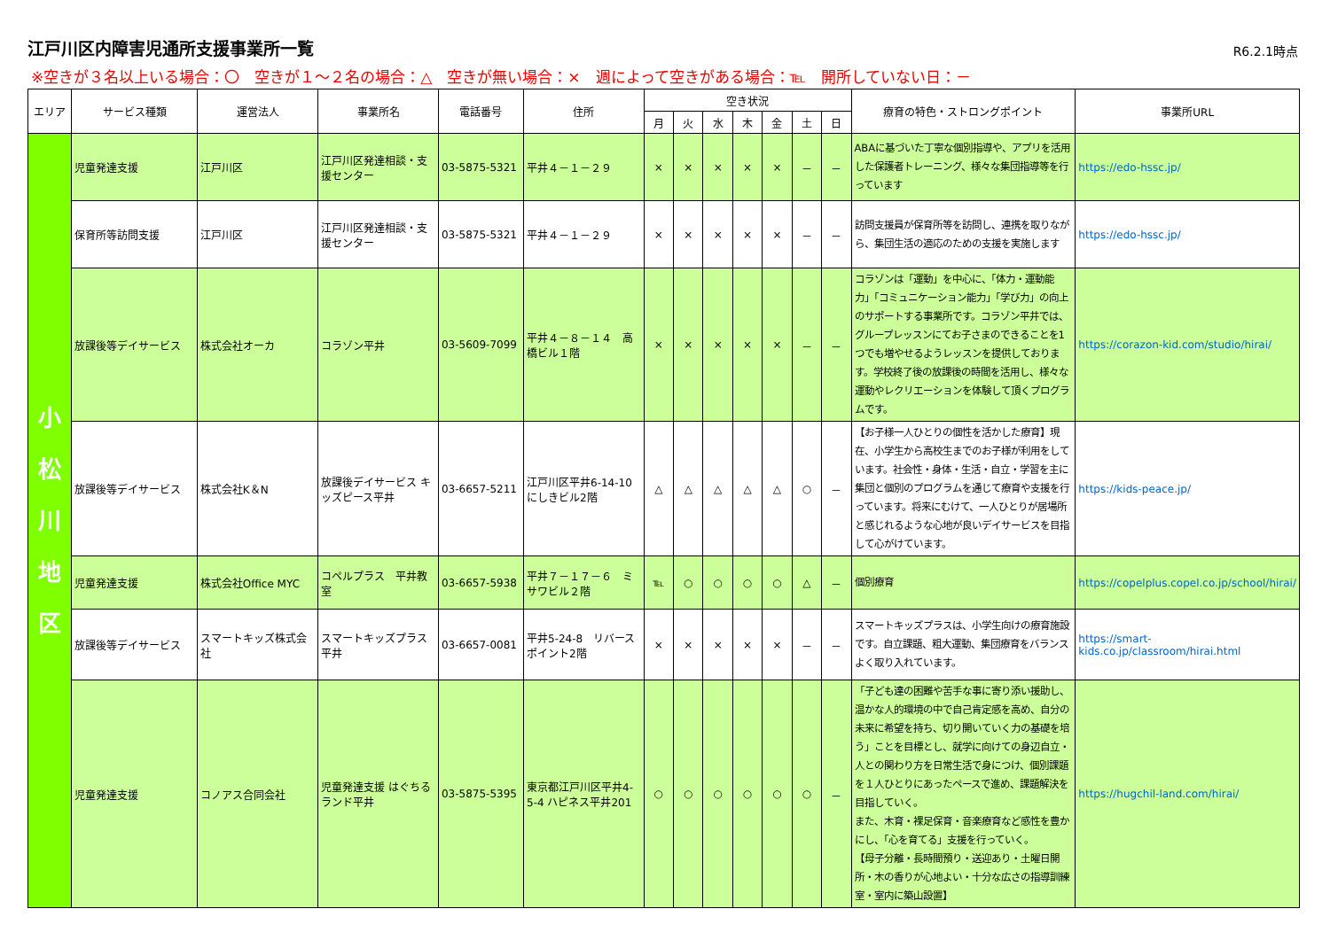江戸川区内障害児通所支援事業所一覧
R6.2.1時点
※空きが３名以上いる場合：〇　空きが１～２名の場合：△　空きが無い場合：×　週によって空きがある場合：℡　開所していない日：－
| エリア | サービス種類 | 運営法人 | 事業所名 | 電話番号 | 住所 | 空き状況 | | | | | | | 療育の特色・ストロングポイント | 事業所URL |
| --- | --- | --- | --- | --- | --- | --- | --- | --- | --- | --- | --- | --- | --- | --- |
| | | | | | | 月 | 火 | 水 | 木 | 金 | 土 | 日 | | |
| 小 松 川 地 区 | 児童発達支援 | 江戸川区 | 江戸川区発達相談・支援センター | 03-5875-5321 | 平井４－１－２９ | × | × | × | × | × | － | － | ABAに基づいた丁寧な個別指導や、アプリを活用した保護者トレーニング、様々な集団指導等を行っています | https://edo-hssc.jp/ |
| | 保育所等訪問支援 | 江戸川区 | 江戸川区発達相談・支援センター | 03-5875-5321 | 平井４－１－２９ | × | × | × | × | × | － | － | 訪問支援員が保育所等を訪問し、連携を取りながら、集団生活の適応のための支援を実施します | https://edo-hssc.jp/ |
| | 放課後等デイサービス | 株式会社オーカ | コラゾン平井 | 03-5609-7099 | 平井４－８－１４ 高橋ビル１階 | × | × | × | × | × | － | － | コラゾンは「運動」を中心に、「体力・運動能力」「コミュニケーション能力」「学び力」の向上のサポートする事業所です。コラゾン平井では、グループレッスンにてお子さまのできることを1つでも増やせるようレッスンを提供しております。学校終了後の放課後の時間を活用し、様々な運動やレクリエーションを体験して頂くプログラムです。 | https://corazon-kid.com/studio/hirai/ |
| | 放課後等デイサービス | 株式会社K＆N | 放課後デイサービス キッズピース平井 | 03-6657-5211 | 江戸川区平井6-14-10 にしきビル2階 | △ | △ | △ | △ | △ | ○ | － | 【お子様一人ひとりの個性を活かした療育】現在、小学生から高校生までのお子様が利用をしています。社会性・身体・生活・自立・学習を主に集団と個別のプログラムを通じて療育や支援を行っています。将来にむけて、一人ひとりが居場所と感じれるような心地が良いデイサービスを目指して心がけています。 | https://kids-peace.jp/ |
| | 児童発達支援 | 株式会社Office MYC | コペルプラス 平井教室 | 03-6657-5938 | 平井７－１７－６ ミサワビル２階 | ℡ | ○ | ○ | ○ | ○ | △ | － | 個別療育 | https://copelplus.copel.co.jp/school/hirai/ |
| | 放課後等デイサービス | スマートキッズ株式会社 | スマートキッズプラス平井 | 03-6657-0081 | 平井5-24-8 リバースポイント2階 | × | × | × | × | × | － | － | スマートキッズプラスは、小学生向けの療育施設です。自立課題、粗大運動、集団療育をバランスよく取り入れています。 | https://smart-kids.co.jp/classroom/hirai.html |
| | 児童発達支援 | コノアス合同会社 | 児童発達支援 はぐちるランド平井 | 03-5875-5395 | 東京都江戸川区平井4-5-4 ハピネス平井201 | ○ | ○ | ○ | ○ | ○ | ○ | － | 「子ども達の困難や苦手な事に寄り添い援助し、温かな人的環境の中で自己肯定感を高め、自分の未来に希望を持ち、切り開いていく力の基礎を培う」ことを目標とし、就学に向けての身辺自立・人との関わり方を日常生活で身につけ、個別課題を１人ひとりにあったペースで進め、課題解決を目指していく。 また、木育・裸足保育・音楽療育など感性を豊かにし、「心を育てる」支援を行っていく。 【母子分離・長時間預り・送迎あり・土曜日開所・木の香りが心地よい・十分な広さの指導訓練室・室内に築山設置】 | https://hugchil-land.com/hirai/ |